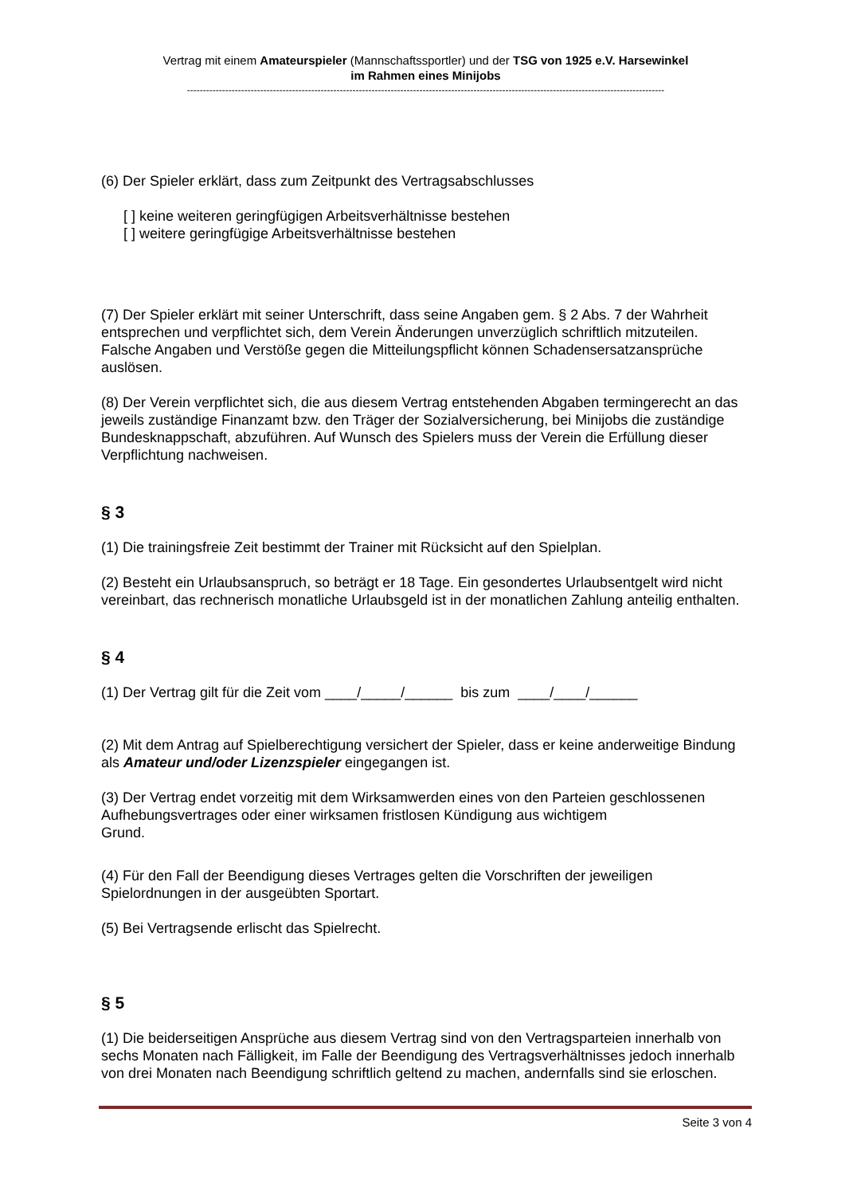Vertrag mit einem Amateurspieler (Mannschaftssportler) und der TSG von 1925 e.V. Harsewinkel
im Rahmen eines Minijobs
------------------------------------------------------------------------------------------------------------------------------------------------------
(6) Der Spieler erklärt, dass zum Zeitpunkt des Vertragsabschlusses
[ ] keine weiteren geringfügigen Arbeitsverhältnisse bestehen
[ ] weitere geringfügige Arbeitsverhältnisse bestehen
(7) Der Spieler erklärt mit seiner Unterschrift, dass seine Angaben gem. § 2 Abs. 7 der Wahrheit entsprechen und verpflichtet sich, dem Verein Änderungen unverzüglich schriftlich mitzuteilen. Falsche Angaben und Verstöße gegen die Mitteilungspflicht können Schadensersatzansprüche auslösen.
(8) Der Verein verpflichtet sich, die aus diesem Vertrag entstehenden Abgaben termingerecht an das jeweils zuständige Finanzamt bzw. den Träger der Sozialversicherung, bei Minijobs die zuständige Bundesknappschaft, abzuführen. Auf Wunsch des Spielers muss der Verein die Erfüllung dieser Verpflichtung nachweisen.
§ 3
(1) Die trainingsfreie Zeit bestimmt der Trainer mit Rücksicht auf den Spielplan.
(2) Besteht ein Urlaubsanspruch, so beträgt er 18 Tage. Ein gesondertes Urlaubsentgelt wird nicht vereinbart, das rechnerisch monatliche Urlaubsgeld ist in der monatlichen Zahlung anteilig enthalten.
§ 4
(1) Der Vertrag gilt für die Zeit vom ____/_____/______ bis zum ____/____/______
(2) Mit dem Antrag auf Spielberechtigung versichert der Spieler, dass er keine anderweitige Bindung als Amateur und/oder Lizenzspieler eingegangen ist.
(3) Der Vertrag endet vorzeitig mit dem Wirksamwerden eines von den Parteien geschlossenen Aufhebungsvertrages oder einer wirksamen fristlosen Kündigung aus wichtigem
Grund.
(4) Für den Fall der Beendigung dieses Vertrages gelten die Vorschriften der jeweiligen Spielordnungen in der ausgeübten Sportart.
(5) Bei Vertragsende erlischt das Spielrecht.
§ 5
(1) Die beiderseitigen Ansprüche aus diesem Vertrag sind von den Vertragsparteien innerhalb von sechs Monaten nach Fälligkeit, im Falle der Beendigung des Vertragsverhältnisses jedoch innerhalb von drei Monaten nach Beendigung schriftlich geltend zu machen, andernfalls sind sie erloschen.
Seite 3 von 4